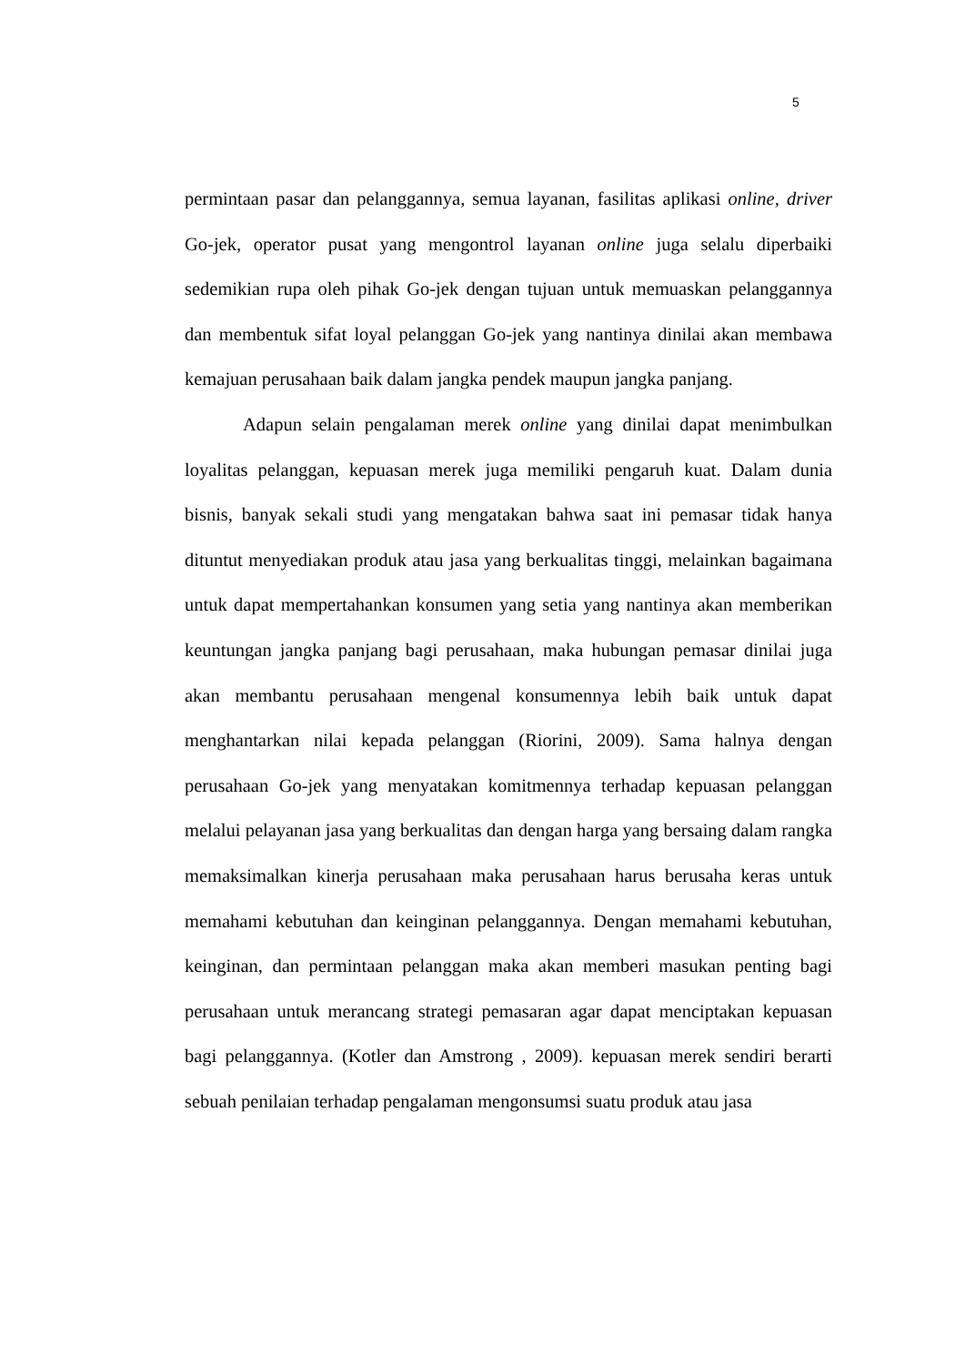5
permintaan pasar dan pelanggannya, semua layanan, fasilitas aplikasi online, driver Go-jek, operator pusat yang mengontrol layanan online juga selalu diperbaiki sedemikian rupa oleh pihak Go-jek dengan tujuan untuk memuaskan pelanggannya dan membentuk sifat loyal pelanggan Go-jek yang nantinya dinilai akan membawa kemajuan perusahaan baik dalam jangka pendek maupun jangka panjang.
Adapun selain pengalaman merek online yang dinilai dapat menimbulkan loyalitas pelanggan, kepuasan merek juga memiliki pengaruh kuat. Dalam dunia bisnis, banyak sekali studi yang mengatakan bahwa saat ini pemasar tidak hanya dituntut menyediakan produk atau jasa yang berkualitas tinggi, melainkan bagaimana untuk dapat mempertahankan konsumen yang setia yang nantinya akan memberikan keuntungan jangka panjang bagi perusahaan, maka hubungan pemasar dinilai juga akan membantu perusahaan mengenal konsumennya lebih baik untuk dapat menghantarkan nilai kepada pelanggan (Riorini, 2009). Sama halnya dengan perusahaan Go-jek yang menyatakan komitmennya terhadap kepuasan pelanggan melalui pelayanan jasa yang berkualitas dan dengan harga yang bersaing dalam rangka memaksimalkan kinerja perusahaan maka perusahaan harus berusaha keras untuk memahami kebutuhan dan keinginan pelanggannya. Dengan memahami kebutuhan, keinginan, dan permintaan pelanggan maka akan memberi masukan penting bagi perusahaan untuk merancang strategi pemasaran agar dapat menciptakan kepuasan bagi pelanggannya. (Kotler dan Amstrong , 2009). kepuasan merek sendiri berarti sebuah penilaian terhadap pengalaman mengonsumsi suatu produk atau jasa